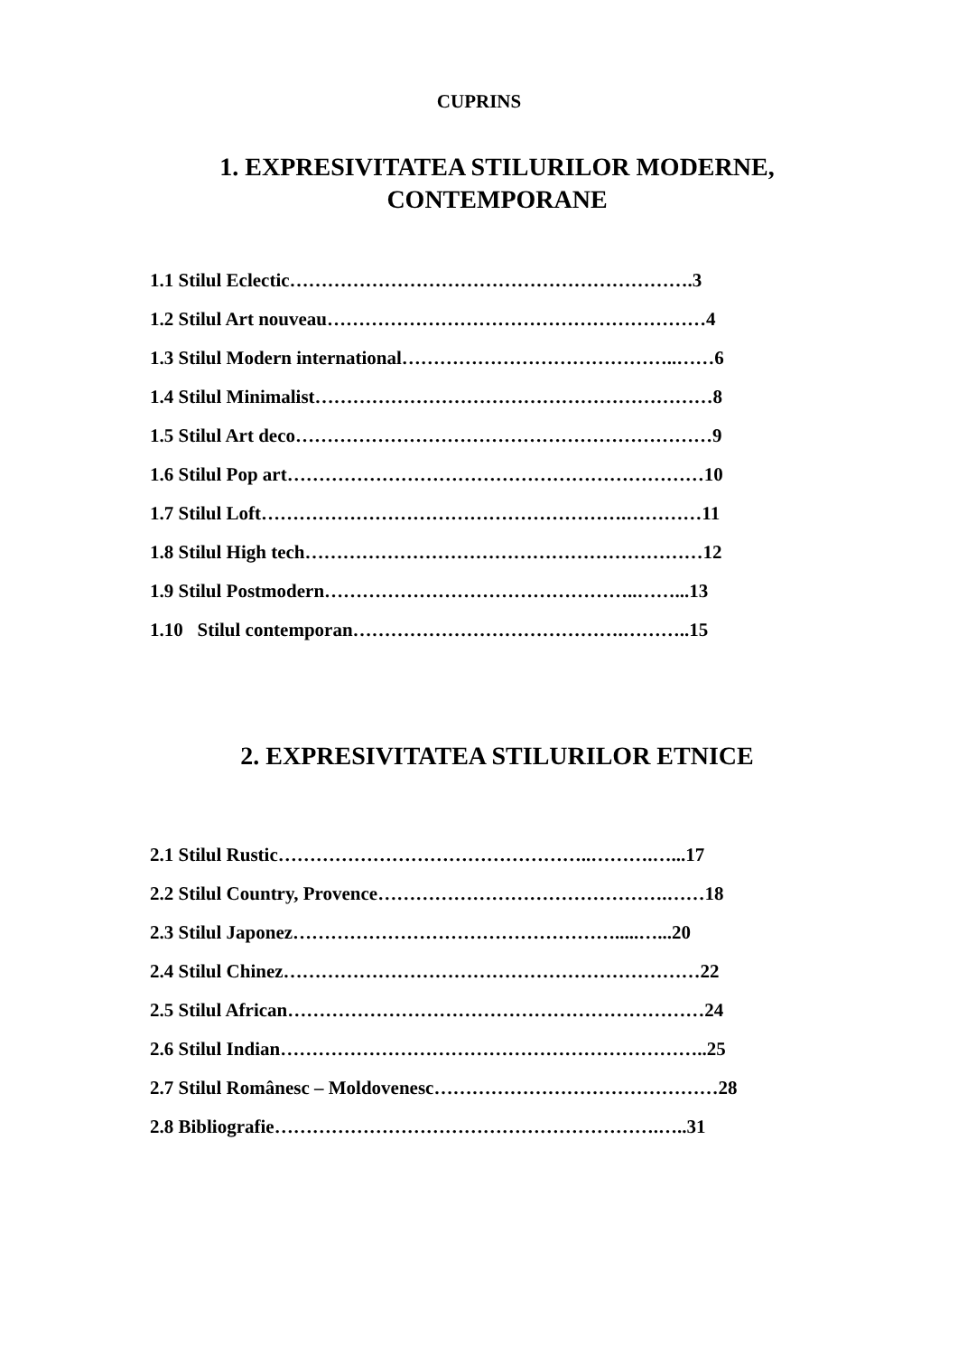CUPRINS
1. EXPRESIVITATEA STILURILOR MODERNE,
CONTEMPORANE
1.1 Stilul Eclectic……………………………………………………….3
1.2 Stilul Art nouveau……………………………………………………4
1.3 Stilul Modern international……………………………………..……6
1.4 Stilul Minimalist………………………………………………………8
1.5 Stilul Art deco…………………………………………………………9
1.6 Stilul Pop art…………………………………………………………10
1.7 Stilul Loft………………………………………………….…………11
1.8 Stilul High tech………………………………………………………12
1.9 Stilul Postmodern…………………………………………..……...13
1.10 Stilul contemporan…………………………………….………..15
2. EXPRESIVITATEA STILURILOR ETNICE
2.1 Stilul Rustic…………………………………………..……….…...17
2.2 Stilul Country, Provence……………………………………….……18
2.3 Stilul Japonez…………………………………………….....…...20
2.4 Stilul Chinez…………………………………………………………22
2.5 Stilul African…………………………………………………………24
2.6 Stilul Indian…………………………………………………………..25
2.7 Stilul Românesc – Moldovenesc………………………………………28
2.8 Bibliografie…………………………………………………….…..31